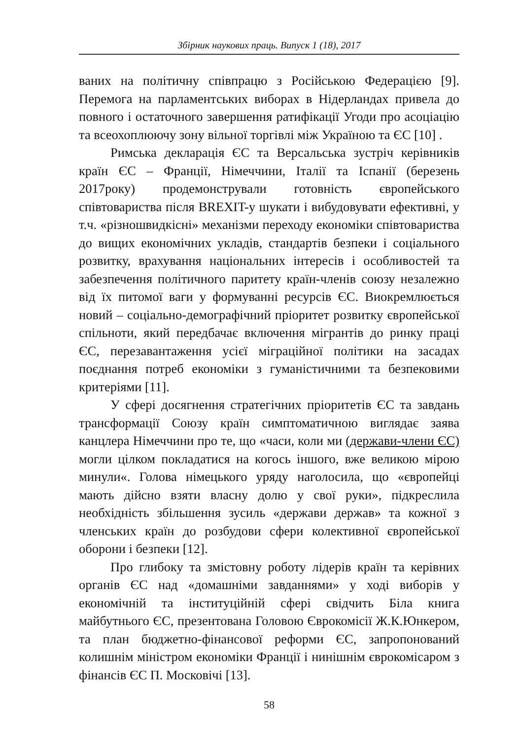Збірник наукових праць. Випуск 1 (18), 2017
ваних на політичну співпрацю з Російською Федерацією [9]. Перемога на парламентських виборах в Нідерландах привела до повного і остаточного завершення ратифікації Угоди про асоціацію та всеохоплюючу зону вільної торгівлі між Україною та ЄС [10] .
Римська декларація ЄС та Версальська зустріч керівників країн ЄС – Франції, Німеччини, Італії та Іспанії (березень 2017року) продемонстрували готовність європейського співтовариства після BREXIT-у шукати і вибудовувати ефективні, у т.ч. «різношвидкісні» механізми переходу економіки співтовариства до вищих економічних укладів, стандартів безпеки і соціального розвитку, врахування національних інтересів і особливостей та забезпечення політичного паритету країн-членів союзу незалежно від їх питомої ваги у формуванні ресурсів ЄС. Виокремлюється новий – соціально-демографічний пріоритет розвитку європейської спільноти, який передбачає включення мігрантів до ринку праці ЄС, перезавантаження усієї міграційної політики на засадах поєднання потреб економіки з гуманістичними та безпековими критеріями [11].
У сфері досягнення стратегічних пріоритетів ЄС та завдань трансформації Союзу країн симптоматичною виглядає заява канцлера Німеччини про те, що «часи, коли ми (держави-члени ЄС) могли цілком покладатися на когось іншого, вже великою мірою минули«. Голова німецького уряду наголосила, що «європейці мають дійсно взяти власну долю у свої руки», підкреслила необхідність збільшення зусиль «держави держав» та кожної з членських країн до розбудови сфери колективної європейської оборони і безпеки [12].
Про глибоку та змістовну роботу лідерів країн та керівних органів ЄС над «домашніми завданнями» у ході виборів у економічній та інституційній сфері свідчить Біла книга майбутнього ЄС, презентована Головою Єврокомісії Ж.К.Юнкером, та план бюджетно-фінансової реформи ЄС, запропонований колишнім міністром економіки Франції і нинішнім єврокомісаром з фінансів ЄС П. Московічі [13].
58